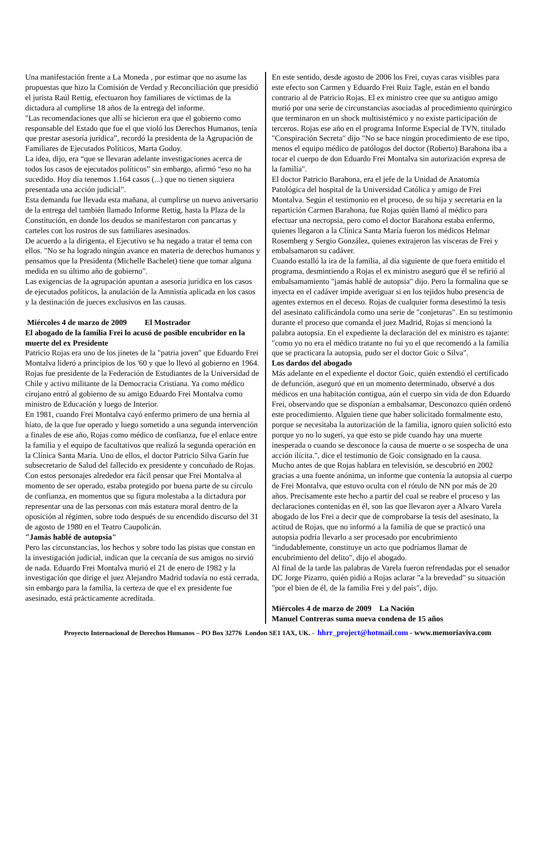Una manifestación frente a La Moneda , por estimar que no asume las propuestas que hizo la Comisión de Verdad y Reconciliación que presidió el jurista Raúl Rettig, efectuaron hoy familiares de víctimas de la dictadura al cumplirse 18 años de la entrega del informe.
"Las recomendaciones que allí se hicieron era que el gobierno como responsable del Estado que fue el que violó los Derechos Humanos, tenía que prestar asesoría jurídica”, recordó la presidenta de la Agrupación de Familiares de Ejecutados Políticos, Marta Godoy.
La idea, dijo, era “que se llevaran adelante investigaciones acerca de todos los casos de ejecutados políticos” sin embargo, afirmó “eso no ha sucedido. Hoy día tenemos 1.164 casos (...) que no tienen siquiera presentada una acción judicial".
Esta demanda fue llevada esta mañana, al cumplirse un nuevo aniversario de la entrega del también llamado Informe Rettig, hasta la Plaza de la Constitución, en donde los deudos se manifestaron con pancartas y carteles con los rostros de sus familiares asesinados.
De acuerdo a la dirigenta, el Ejecutivo se ha negado a tratar el tema con ellos. "No se ha logrado ningún avance en materia de derechos humanos y pensamos que la Presidenta (Michelle Bachelet) tiene que tomar alguna medida en su último año de gobierno".
Las exigencias de la agrupación apuntan a asesoría jurídica en los casos de ejecutados políticos, la anulación de la Amnistía aplicada en los casos y la destinación de jueces exclusivos en las causas.
Miércoles 4 de marzo de 2009 El Mostrador
El abogado de la familia Frei lo acusó de posible encubridor en la muerte del ex Presidente
Patricio Rojas era uno de los jinetes de la "patria joven" que Eduardo Frei Montalva lideró a principios de los '60 y que lo llevó al gobierno en 1964. Rojas fue presidente de la Federación de Estudiantes de la Universidad de Chile y activo militante de la Democracia Cristiana. Ya como médico cirujano entró al gobierno de su amigo Eduardo Frei Montalva como ministro de Educación y luego de Interior.
En 1981, cuando Frei Montalva cayó enfermo primero de una hernia al hiato, de la que fue operado y luego sometido a una segunda intervención a finales de ese año, Rojas como médico de confianza, fue el enlace entre la familia y el equipo de facultativos que realizó la segunda operación en la Clínica Santa María. Uno de ellos, el doctor Patricio Silva Garín fue subsecretario de Salud del fallecido ex presidente y concuñado de Rojas. Con estos personajes alrededor era fácil pensar que Frei Montalva al momento de ser operado, estaba protegido por buena parte de su círculo de confianza, en momentos que su figura molestaba a la dictadura por representar una de las personas con más estatura moral dentro de la oposición al régimen, sobre todo después de su encendido discurso del 31 de agosto de 1980 en el Teatro Caupolicán.
"Jamás hablé de autopsia"
Pero las circunstancias, los hechos y sobre todo las pistas que constan en la investigación judicial, indican que la cercanía de sus amigos no sirvió de nada. Eduardo Frei Montalva murió el 21 de enero de 1982 y la investigación que dirige el juez Alejandro Madrid todavía no está cerrada, sin embargo para la familia, la certeza de que el ex presidente fue asesinado, está prácticamente acreditada.
En este sentido, desde agosto de 2006 los Frei, cuyas caras visibles para este efecto son Carmen y Eduardo Frei Ruiz Tagle, están en el bando contrario al de Patricio Rojas. El ex ministro cree que su antiguo amigo murió por una serie de circunstancias asociadas al procedimiento quirúrgico que terminaron en un shock multisistémico y no existe participación de terceros. Rojas ese año en el programa Informe Especial de TVN, titulado "Conspiración Secreta" dijo "No se hace ningún procedimiento de ese tipo, menos el equipo médico de patólogos del doctor (Roberto) Barahona iba a tocar el cuerpo de don Eduardo Frei Montalva sin autorización expresa de la familia".
El doctor Patricio Barahona, era el jefe de la Unidad de Anatomía Patológica del hospital de la Universidad Católica y amigo de Frei Montalva. Según el testimonio en el proceso, de su hija y secretaria en la repartición Carmen Barahona, fue Rojas quién llamó al médico para efectuar una necropsia, pero como el doctor Barahona estaba enfermo, quienes llegaron a la Clínica Santa María fueron los médicos Helmar Rosemberg y Sergio González, quienes extrajeron las visceras de Frei y embalsamaron su cadáver.
Cuando estalló la ira de la familia, al día siguiente de que fuera emitido el programa, desmintiendo a Rojas el ex ministro aseguró que él se refirió al embalsamamiento "jamás hablé de autopsia" dijo. Pero la formalina que se inyecta en el cadáver impide averiguar si en los tejidos hubo presencia de agentes externos en el deceso. Rojas de cualquier forma desestimó la tesis del asesinato calificándola como una serie de "conjeturas". En su testimonio durante el proceso que comanda el juez Madrid, Rojas sí mencionó la palabra autopsia. En el expediente la declaración del ex ministro es tajante: "como yo no era el médico tratante no fui yo el que recomendó a la familia que se practicara la autopsia, pudo ser el doctor Goic o Silva".
Los dardos del abogado
Más adelante en el expediente el doctor Goic, quién extendió el certificado de defunción, aseguró que en un momento determinado, observé a dos médicos en una habitación contigua, aún el cuerpo sin vida de don Eduardo Frei, observando que se disponían a embalsamar, Desconozco quién ordenó este procedimiento. Alguien tiene que haber solicitado formalmente esto, porque se necesitaba la autorización de la familia, ignoro quien solicitó esto porque yo no lo sugerí, ya que esto se pide cuando hay una muerte inesperada o cuando se desconoce la causa de muerte o se sospecha de una acción ilícita.", dice el testimonio de Goic consignado en la causa.
Mucho antes de que Rojas hablara en televisión, se descubrió en 2002 gracias a una fuente anónima, un informe que contenía la autopsia al cuerpo de Frei Montalva, que estuvo oculta con el rótulo de NN por más de 20 años. Precisamente este hecho a partir del cual se reabre el proceso y las declaraciones contenidas en él, son las que llevaron ayer a Alvaro Varela abogado de los Frei a decir que de comprobarse la tesis del asesinato, la actitud de Rojas, que no informó a la familia de que se practicó una autopsia podría llevarlo a ser procesado por encubrimiento "indudablemente, constituye un acto que podríamos llamar de encubrimiento del delito", dijo el abogado.
Al final de la tarde las palabras de Varela fueron refrendadas por el senador DC Jorge Pizarro, quién pidió a Rojas aclarar "a la brevedad" su situación "por el bien de él, de la familia Frei y del país", dijo.
Miércoles 4 de marzo de 2009 La Nación
Manuel Contreras suma nueva condena de 15 años
Proyecto Internacional de Derechos Humanos – PO Box 32776 London SE1 1AX, UK. - hhrr_project@hotmail.com - www.memoriaviva.com